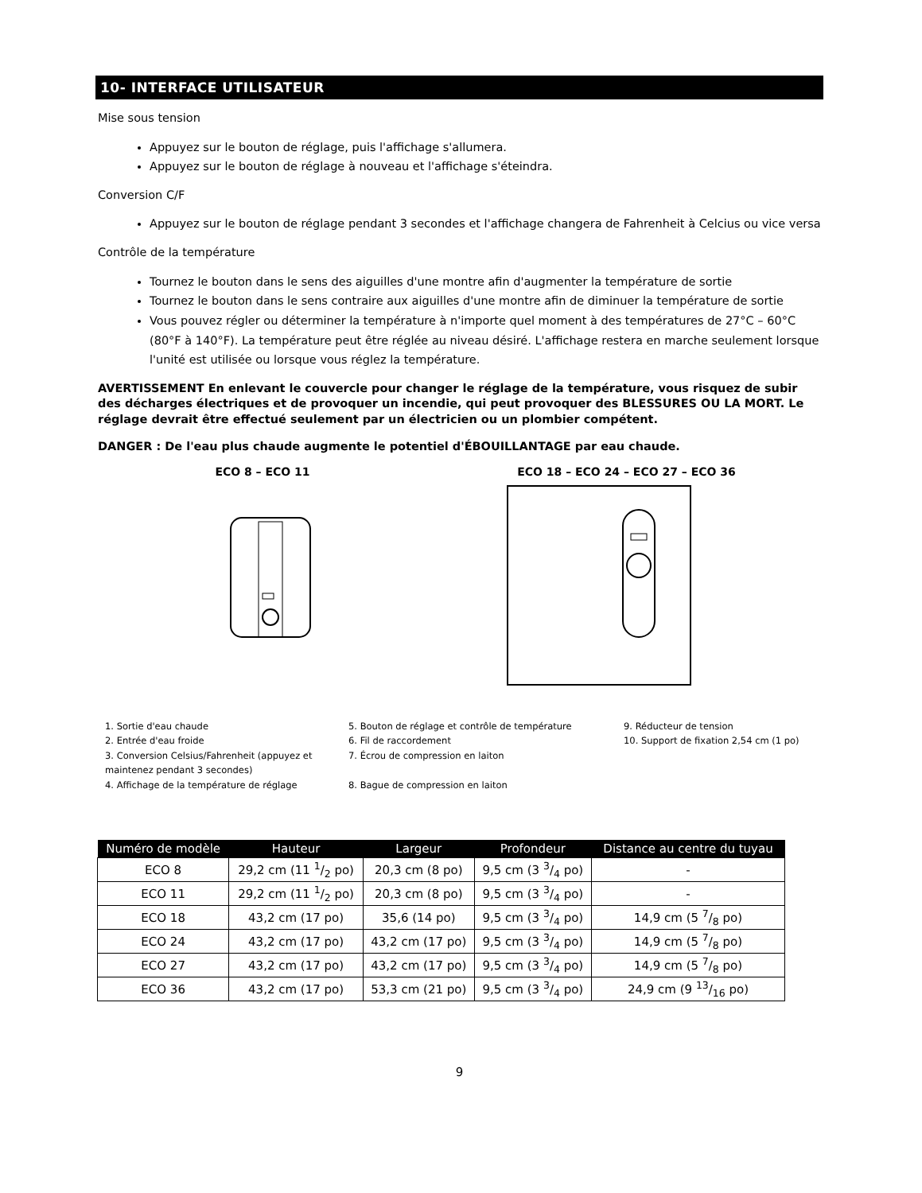10- INTERFACE UTILISATEUR
Mise sous tension
Appuyez sur le bouton de réglage, puis l'affichage s'allumera.
Appuyez sur le bouton de réglage à nouveau et l'affichage s'éteindra.
Conversion C/F
Appuyez sur le bouton de réglage pendant 3 secondes et l'affichage changera de Fahrenheit à Celcius ou vice versa
Contrôle de la température
Tournez le bouton dans le sens des aiguilles d'une montre afin d'augmenter la température de sortie
Tournez le bouton dans le sens contraire aux aiguilles d'une montre afin de diminuer la température de sortie
Vous pouvez régler ou déterminer la température à n'importe quel moment à des températures de 27°C – 60°C (80°F à 140°F). La température peut être réglée au niveau désiré. L'affichage restera en marche seulement lorsque l'unité est utilisée ou lorsque vous réglez la température.
AVERTISSEMENT En enlevant le couvercle pour changer le réglage de la température, vous risquez de subir des décharges électriques et de provoquer un incendie, qui peut provoquer des BLESSURES OU LA MORT. Le réglage devrait être effectué seulement par un électricien ou un plombier compétent.
DANGER : De l'eau plus chaude augmente le potentiel d'ÉBOUILLANTAGE par eau chaude.
ECO 8 – ECO 11
ECO 18 – ECO 24 – ECO 27 – ECO 36
1. Sortie d'eau chaude
2. Entrée d'eau froide
3. Conversion Celsius/Fahrenheit (appuyez et maintenez pendant 3 secondes)
4. Affichage de la température de réglage
5. Bouton de réglage et contrôle de température
6. Fil de raccordement
7. Écrou de compression en laiton
8. Bague de compression en laiton
9. Réducteur de tension
10. Support de fixation 2,54 cm (1 po)
| Numéro de modèle | Hauteur | Largeur | Profondeur | Distance au centre du tuyau |
| --- | --- | --- | --- | --- |
| ECO 8 | 29,2 cm (11 1/2 po) | 20,3 cm (8 po) | 9,5 cm (3 3/4 po) | - |
| ECO 11 | 29,2 cm (11 1/2 po) | 20,3 cm (8 po) | 9,5 cm (3 3/4 po) | - |
| ECO 18 | 43,2 cm (17 po) | 35,6 (14 po) | 9,5 cm (3 3/4 po) | 14,9 cm (5 7/8 po) |
| ECO 24 | 43,2 cm (17 po) | 43,2 cm (17 po) | 9,5 cm (3 3/4 po) | 14,9 cm (5 7/8 po) |
| ECO 27 | 43,2 cm (17 po) | 43,2 cm (17 po) | 9,5 cm (3 3/4 po) | 14,9 cm (5 7/8 po) |
| ECO 36 | 43,2 cm (17 po) | 53,3 cm (21 po) | 9,5 cm (3 3/4 po) | 24,9 cm (9 13/16 po) |
9